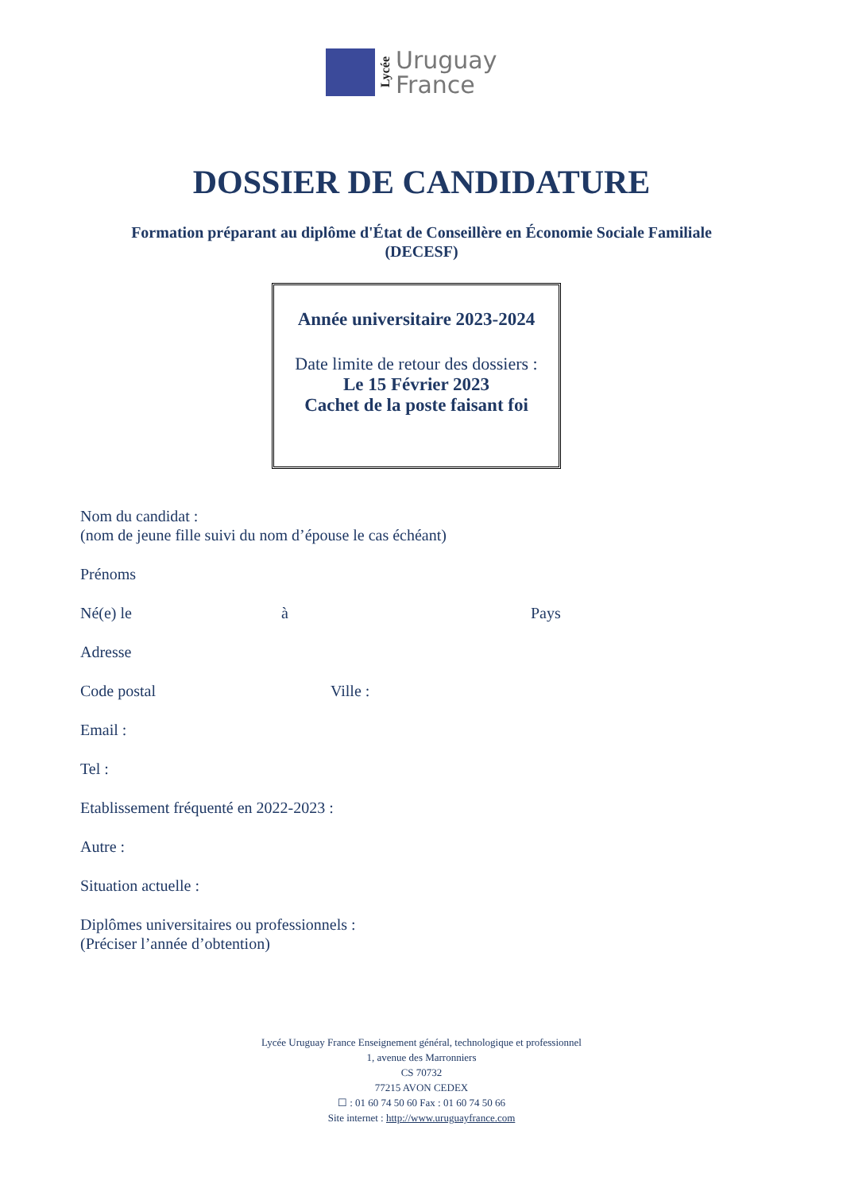Lycée
Uruguay
France
DOSSIER DE CANDIDATURE
Formation préparant au diplôme d'État de Conseillère en Économie Sociale Familiale
(DECESF)
Année universitaire 2023-2024
Date limite de retour des dossiers :
Le 15 Février 2023
Cachet de la poste faisant foi
Nom du candidat :
(nom de jeune fille suivi du nom d’épouse le cas échéant)
Prénoms
Né(e) le à Pays
Adresse
Code postal Ville :
Email :
Tel :
Etablissement fréquenté en 2022-2023 :
Autre :
Situation actuelle :
Diplômes universitaires ou professionnels :
(Préciser l’année d’obtention)
Lycée Uruguay France Enseignement général, technologique et professionnel
1, avenue des Marronniers
CS 70732
77215 AVON CEDEX
☐ : 01 60 74 50 60 Fax : 01 60 74 50 66
Site internet : http://www.uruguayfrance.com